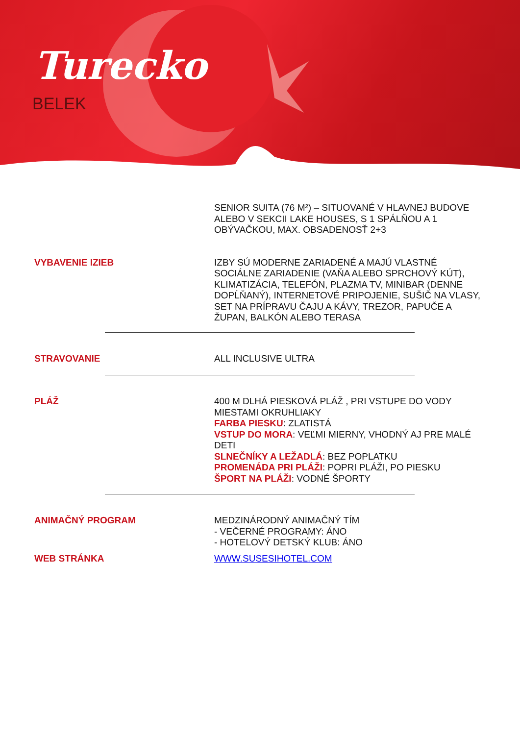Turecko
BELEK
SENIOR SUITA (76 M²) – SITUOVANÉ V HLAVNEJ BUDOVE ALEBO V SEKCII LAKE HOUSES, S 1 SPÁLŇOU A 1 OBÝVAČKOU, MAX. OBSADENOSŤ 2+3
VYBAVENIE IZIEB
IZBY SÚ MODERNE ZARIADENÉ A MAJÚ VLASTNÉ SOCIÁLNE ZARIADENIE (VAŇA ALEBO SPRCHOVÝ KÚT), KLIMATIZÁCIA, TELEFÓN, PLAZMA TV, MINIBAR (DENNE DOPĹŇANÝ), INTERNETOVÉ PRIPOJENIE, SUŠIČ NA VLASY, SET NA PRÍPRAVU ČAJU A KÁVY, TREZOR, PAPUČE A ŽUPAN, BALKÓN ALEBO TERASA
STRAVOVANIE
ALL INCLUSIVE ULTRA
PLÁŽ
400 M DLHÁ PIESKOVÁ PLÁŽ , PRI VSTUPE DO VODY MIESTAMI OKRUHLIAKY
FARBA PIESKU: ZLATISTÁ
VSTUP DO MORA: VEĽMI MIERNY, VHODNÝ AJ PRE MALÉ DETI
SLNEČNÍKY A LEŽADLÁ: BEZ POPLATKU
PROMENÁDA PRI PLÁŽI: POPRI PLÁŽI, PO PIESKU
ŠPORT NA PLÁŽI: VODNÉ ŠPORTY
ANIMAČNÝ PROGRAM
MEDZINÁRODNÝ ANIMAČNÝ TÍM
- VEČERNÉ PROGRAMY: ÁNO
- HOTELOVÝ DETSKÝ KLUB: ÁNO
WEB STRÁNKA
WWW.SUSESIHOTEL.COM